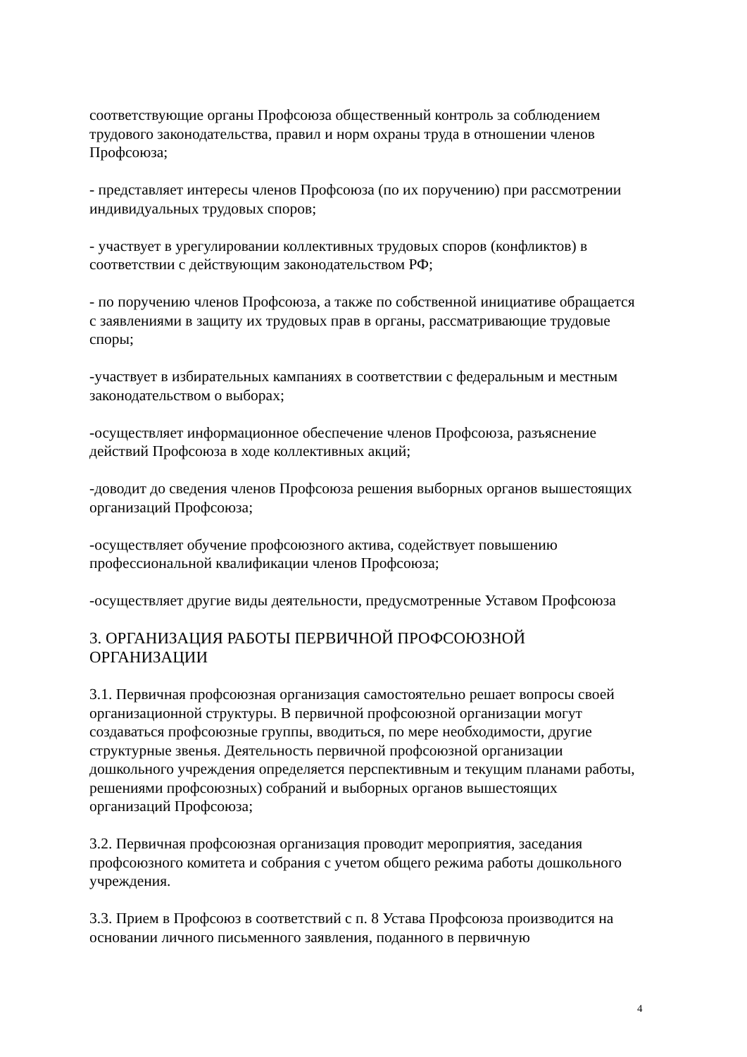соответствующие органы Профсоюза общественный контроль за соблюдением трудового законодательства, правил и норм охраны труда в отношении членов Профсоюза;
- представляет интересы членов Профсоюза (по их поручению) при рассмотрении индивидуальных трудовых споров;
- участвует в урегулировании коллективных трудовых споров (конфликтов) в соответствии с действующим законодательством РФ;
- по поручению членов Профсоюза, а также по собственной инициативе обращается с заявлениями в защиту их трудовых прав в органы, рассматривающие трудовые споры;
-участвует в избирательных кампаниях в соответствии с федеральным и местным законодательством о выборах;
-осуществляет информационное обеспечение членов Профсоюза, разъяснение действий Профсоюза в ходе коллективных акций;
-доводит до сведения членов Профсоюза решения выборных органов вышестоящих организаций Профсоюза;
-осуществляет обучение профсоюзного актива, содействует повышению профессиональной квалификации членов Профсоюза;
-осуществляет другие виды деятельности, предусмотренные Уставом Профсоюза
3. ОРГАНИЗАЦИЯ РАБОТЫ ПЕРВИЧНОЙ ПРОФСОЮЗНОЙ ОРГАНИЗАЦИИ
3.1. Первичная профсоюзная организация самостоятельно решает вопросы своей организационной структуры. В первичной профсоюзной организации могут создаваться профсоюзные группы, вводиться, по мере необходимости, другие структурные звенья. Деятельность первичной профсоюзной организации дошкольного учреждения определяется перспективным и текущим планами работы, решениями профсоюзных) собраний и выборных органов вышестоящих организаций Профсоюза;
3.2. Первичная профсоюзная организация проводит мероприятия, заседания профсоюзного комитета и собрания с учетом общего режима работы дошкольного учреждения.
3.3. Прием в Профсоюз в соответствий с п. 8 Устава Профсоюза производится на основании личного письменного заявления, поданного в первичную
4